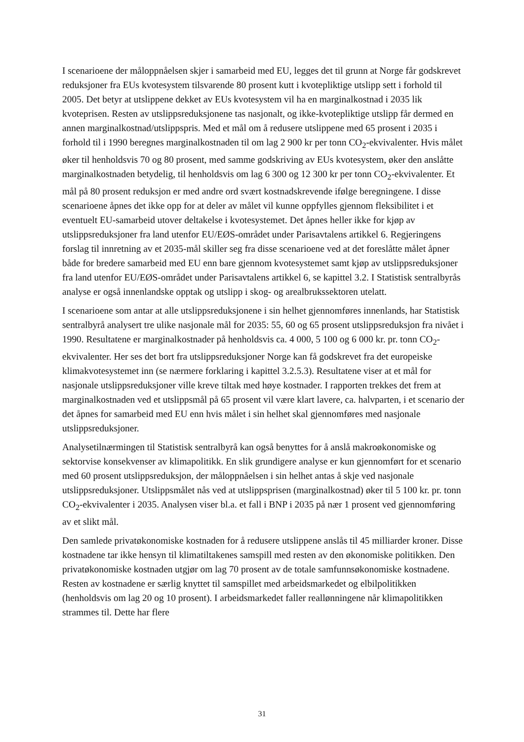I scenarioene der måloppnåelsen skjer i samarbeid med EU, legges det til grunn at Norge får godskrevet reduksjoner fra EUs kvotesystem tilsvarende 80 prosent kutt i kvotepliktige utslipp sett i forhold til 2005. Det betyr at utslippene dekket av EUs kvotesystem vil ha en marginalkostnad i 2035 lik kvoteprisen. Resten av utslippsreduksjonene tas nasjonalt, og ikke-kvotepliktige utslipp får dermed en annen marginalkostnad/utslippspris. Med et mål om å redusere utslippene med 65 prosent i 2035 i forhold til i 1990 beregnes marginalkostnaden til om lag 2 900 kr per tonn CO<sub>2</sub>-ekvivalenter. Hvis målet øker til henholdsvis 70 og 80 prosent, med samme godskriving av EUs kvotesystem, øker den anslåtte marginalkostnaden betydelig, til henholdsvis om lag 6 300 og 12 300 kr per tonn CO<sub>2</sub>-ekvivalenter. Et mål på 80 prosent reduksjon er med andre ord svært kostnadskrevende ifølge beregningene. I disse scenarioene åpnes det ikke opp for at deler av målet vil kunne oppfylles gjennom fleksibilitet i et eventuelt EU-samarbeid utover deltakelse i kvotesystemet. Det åpnes heller ikke for kjøp av utslippsreduksjoner fra land utenfor EU/EØS-området under Parisavtalens artikkel 6. Regjeringens forslag til innretning av et 2035-mål skiller seg fra disse scenarioene ved at det foreslåtte målet åpner både for bredere samarbeid med EU enn bare gjennom kvotesystemet samt kjøp av utslippsreduksjoner fra land utenfor EU/EØS-området under Parisavtalens artikkel 6, se kapittel 3.2. I Statistisk sentralbyrås analyse er også innenlandske opptak og utslipp i skog- og arealbrukssektoren utelatt.
I scenarioene som antar at alle utslippsreduksjonene i sin helhet gjennomføres innenlands, har Statistisk sentralbyrå analysert tre ulike nasjonale mål for 2035: 55, 60 og 65 prosent utslippsreduksjon fra nivået i 1990. Resultatene er marginalkostnader på henholdsvis ca. 4 000, 5 100 og 6 000 kr. pr. tonn CO<sub>2</sub>-ekvivalenter. Her ses det bort fra utslippsreduksjoner Norge kan få godskrevet fra det europeiske klimakvotesystemet inn (se nærmere forklaring i kapittel 3.2.5.3). Resultatene viser at et mål for nasjonale utslippsreduksjoner ville kreve tiltak med høye kostnader. I rapporten trekkes det frem at marginalkostnaden ved et utslippsmål på 65 prosent vil være klart lavere, ca. halvparten, i et scenario der det åpnes for samarbeid med EU enn hvis målet i sin helhet skal gjennomføres med nasjonale utslippsreduksjoner.
Analysetilnærmingen til Statistisk sentralbyrå kan også benyttes for å anslå makroøkonomiske og sektorvise konsekvenser av klimapolitikk. En slik grundigere analyse er kun gjennomført for et scenario med 60 prosent utslippsreduksjon, der måloppnåelsen i sin helhet antas å skje ved nasjonale utslippsreduksjoner. Utslippsmålet nås ved at utslippsprisen (marginalkostnad) øker til 5 100 kr. pr. tonn CO<sub>2</sub>-ekvivalenter i 2035. Analysen viser bl.a. et fall i BNP i 2035 på nær 1 prosent ved gjennomføring av et slikt mål.
Den samlede privatøkonomiske kostnaden for å redusere utslippene anslås til 45 milliarder kroner. Disse kostnadene tar ikke hensyn til klimatiltakenes samspill med resten av den økonomiske politikken. Den privatøkonomiske kostnaden utgjør om lag 70 prosent av de totale samfunnsøkonomiske kostnadene. Resten av kostnadene er særlig knyttet til samspillet med arbeidsmarkedet og elbilpolitikken (henholdsvis om lag 20 og 10 prosent). I arbeidsmarkedet faller reallønningene når klimapolitikken strammes til. Dette har flere
31